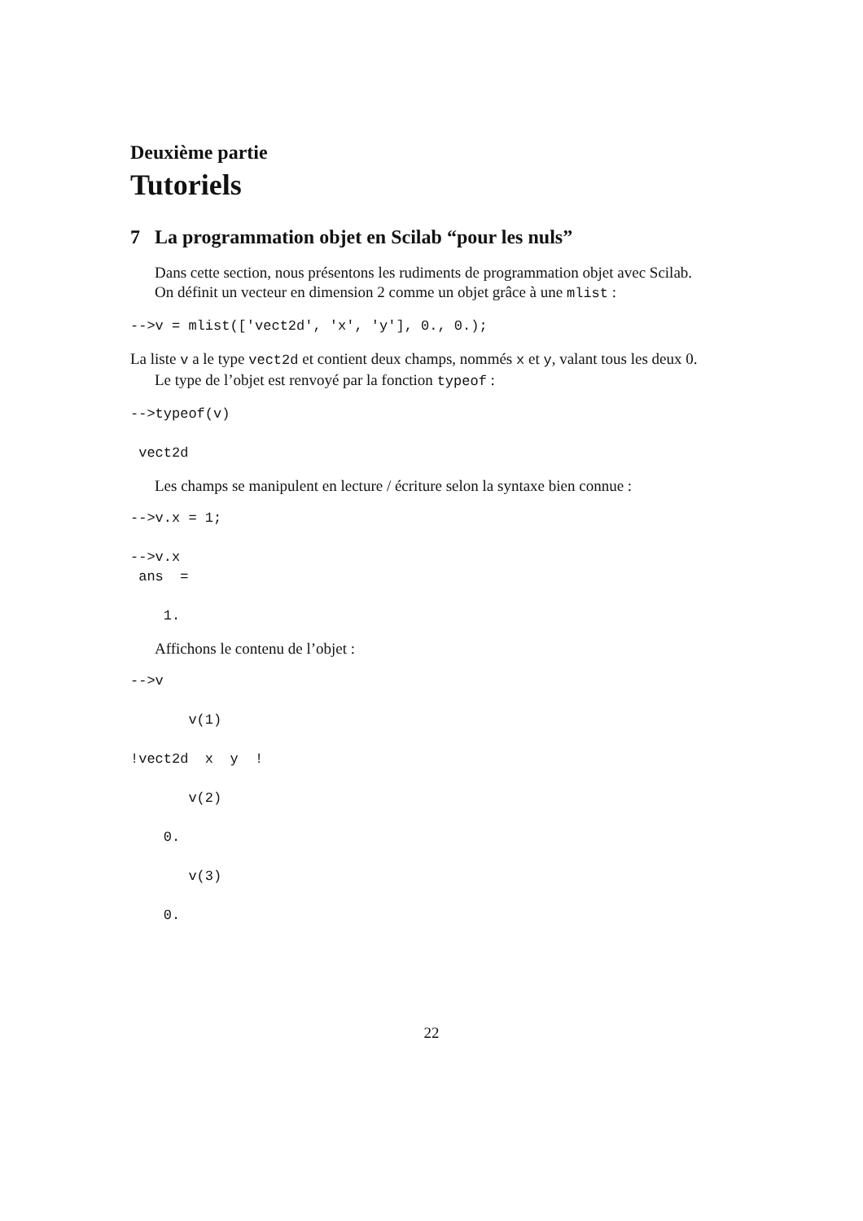Deuxième partie
Tutoriels
7 La programmation objet en Scilab “pour les nuls”
Dans cette section, nous présentons les rudiments de programmation objet avec Scilab.
On définit un vecteur en dimension 2 comme un objet grâce à une mlist :
-->v = mlist(['vect2d', 'x', 'y'], 0., 0.);
La liste v a le type vect2d et contient deux champs, nommés x et y, valant tous les deux 0.
Le type de l’objet est renvoyé par la fonction typeof :
-->typeof(v)

 vect2d
Les champs se manipulent en lecture / écriture selon la syntaxe bien connue :
-->v.x = 1;

-->v.x
 ans  =

    1.
Affichons le contenu de l’objet :
-->v

       v(1)

!vect2d  x  y  !

       v(2)

    0.

       v(3)

    0.
22